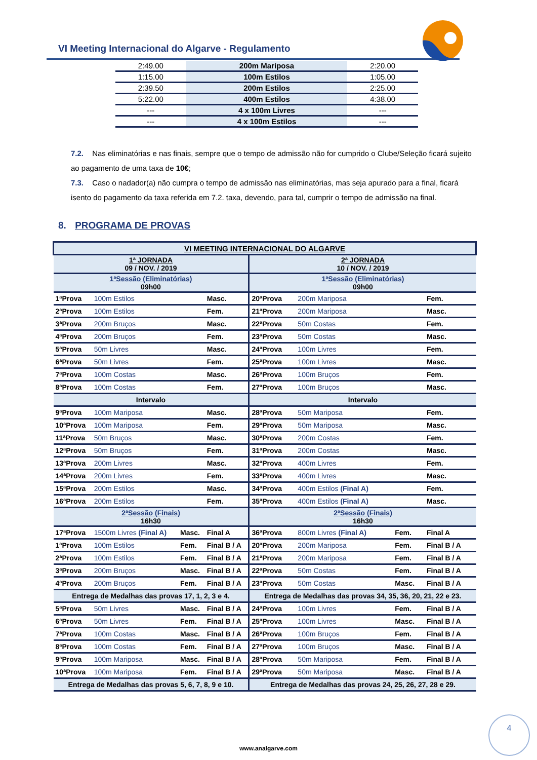VI Meeting Internacional do Algarve - Regulamento
| 2:49.00 | 200m Mariposa | 2:20.00 |
| 1:15.00 | 100m Estilos | 1:05.00 |
| 2:39.50 | 200m Estilos | 2:25.00 |
| 5:22.00 | 400m Estilos | 4:38.00 |
| --- | 4 x 100m Livres | --- |
| --- | 4 x 100m Estilos | --- |
7.2. Nas eliminatórias e nas finais, sempre que o tempo de admissão não for cumprido o Clube/Seleção ficará sujeito ao pagamento de uma taxa de 10€;
7.3. Caso o nadador(a) não cumpra o tempo de admissão nas eliminatórias, mas seja apurado para a final, ficará isento do pagamento da taxa referida em 7.2. taxa, devendo, para tal, cumprir o tempo de admissão na final.
8. PROGRAMA DE PROVAS
| VI MEETING INTERNACIONAL DO ALGARVE | | | | | | | |
| 1ª JORNADA 09 / NOV. / 2019 | | | | 2ª JORNADA 10 / NOV. / 2019 | | | |
| 1ªSessão (Eliminatórias) 09h00 | | | | 1ªSessão (Eliminatórias) 09h00 | | | |
| 1ªProva | 100m Estilos | | Masc. | 20ªProva | 200m Mariposa | | Fem. |
| 2ªProva | 100m Estilos | | Fem. | 21ªProva | 200m Mariposa | | Masc. |
| 3ªProva | 200m Bruços | | Masc. | 22ªProva | 50m Costas | | Fem. |
| 4ªProva | 200m Bruços | | Fem. | 23ªProva | 50m Costas | | Masc. |
| 5ªProva | 50m Livres | | Masc. | 24ªProva | 100m Livres | | Fem. |
| 6ªProva | 50m Livres | | Fem. | 25ªProva | 100m Livres | | Masc. |
| 7ªProva | 100m Costas | | Masc. | 26ªProva | 100m Bruços | | Fem. |
| 8ªProva | 100m Costas | | Fem. | 27ªProva | 100m Bruços | | Masc. |
| Intervalo | | | | Intervalo | | | |
| 9ªProva | 100m Mariposa | | Masc. | 28ªProva | 50m Mariposa | | Fem. |
| 10ªProva | 100m Mariposa | | Fem. | 29ªProva | 50m Mariposa | | Masc. |
| 11ªProva | 50m Bruços | | Masc. | 30ªProva | 200m Costas | | Fem. |
| 12ªProva | 50m Bruços | | Fem. | 31ªProva | 200m Costas | | Masc. |
| 13ªProva | 200m Livres | | Masc. | 32ªProva | 400m Livres | | Fem. |
| 14ªProva | 200m Livres | | Fem. | 33ªProva | 400m Livres | | Masc. |
| 15ªProva | 200m Estilos | | Masc. | 34ªProva | 400m Estilos (Final A) | | Fem. |
| 16ªProva | 200m Estilos | | Fem. | 35ªProva | 400m Estilos (Final A) | | Masc. |
| 2ªSessão (Finais) 16h30 | | | | 2ªSessão (Finais) 16h30 | | | |
| 17ªProva | 1500m Livres (Final A) | Masc. | Final A | 36ªProva | 800m Livres (Final A) | Fem. | Final A |
| 1ªProva | 100m Estilos | Fem. | Final B / A | 20ªProva | 200m Mariposa | Fem. | Final B / A |
| 2ªProva | 100m Estilos | Fem. | Final B / A | 21ªProva | 200m Mariposa | Fem. | Final B / A |
| 3ªProva | 200m Bruços | Masc. | Final B / A | 22ªProva | 50m Costas | Fem. | Final B / A |
| 4ªProva | 200m Bruços | Fem. | Final B / A | 23ªProva | 50m Costas | Masc. | Final B / A |
| Entrega de Medalhas das provas 17, 1, 2, 3 e 4. | | | | Entrega de Medalhas das provas 34, 35, 36, 20, 21, 22 e 23. | | | |
| 5ªProva | 50m Livres | Masc. | Final B / A | 24ªProva | 100m Livres | Fem. | Final B / A |
| 6ªProva | 50m Livres | Fem. | Final B / A | 25ªProva | 100m Livres | Masc. | Final B / A |
| 7ªProva | 100m Costas | Masc. | Final B / A | 26ªProva | 100m Bruços | Fem. | Final B / A |
| 8ªProva | 100m Costas | Fem. | Final B / A | 27ªProva | 100m Bruços | Masc. | Final B / A |
| 9ªProva | 100m Mariposa | Masc. | Final B / A | 28ªProva | 50m Mariposa | Fem. | Final B / A |
| 10ªProva | 100m Mariposa | Fem. | Final B / A | 29ªProva | 50m Mariposa | Masc. | Final B / A |
| Entrega de Medalhas das provas 5, 6, 7, 8, 9 e 10. | | | | Entrega de Medalhas das provas 24, 25, 26, 27, 28 e 29. | | | |
4
www.analgarve.com